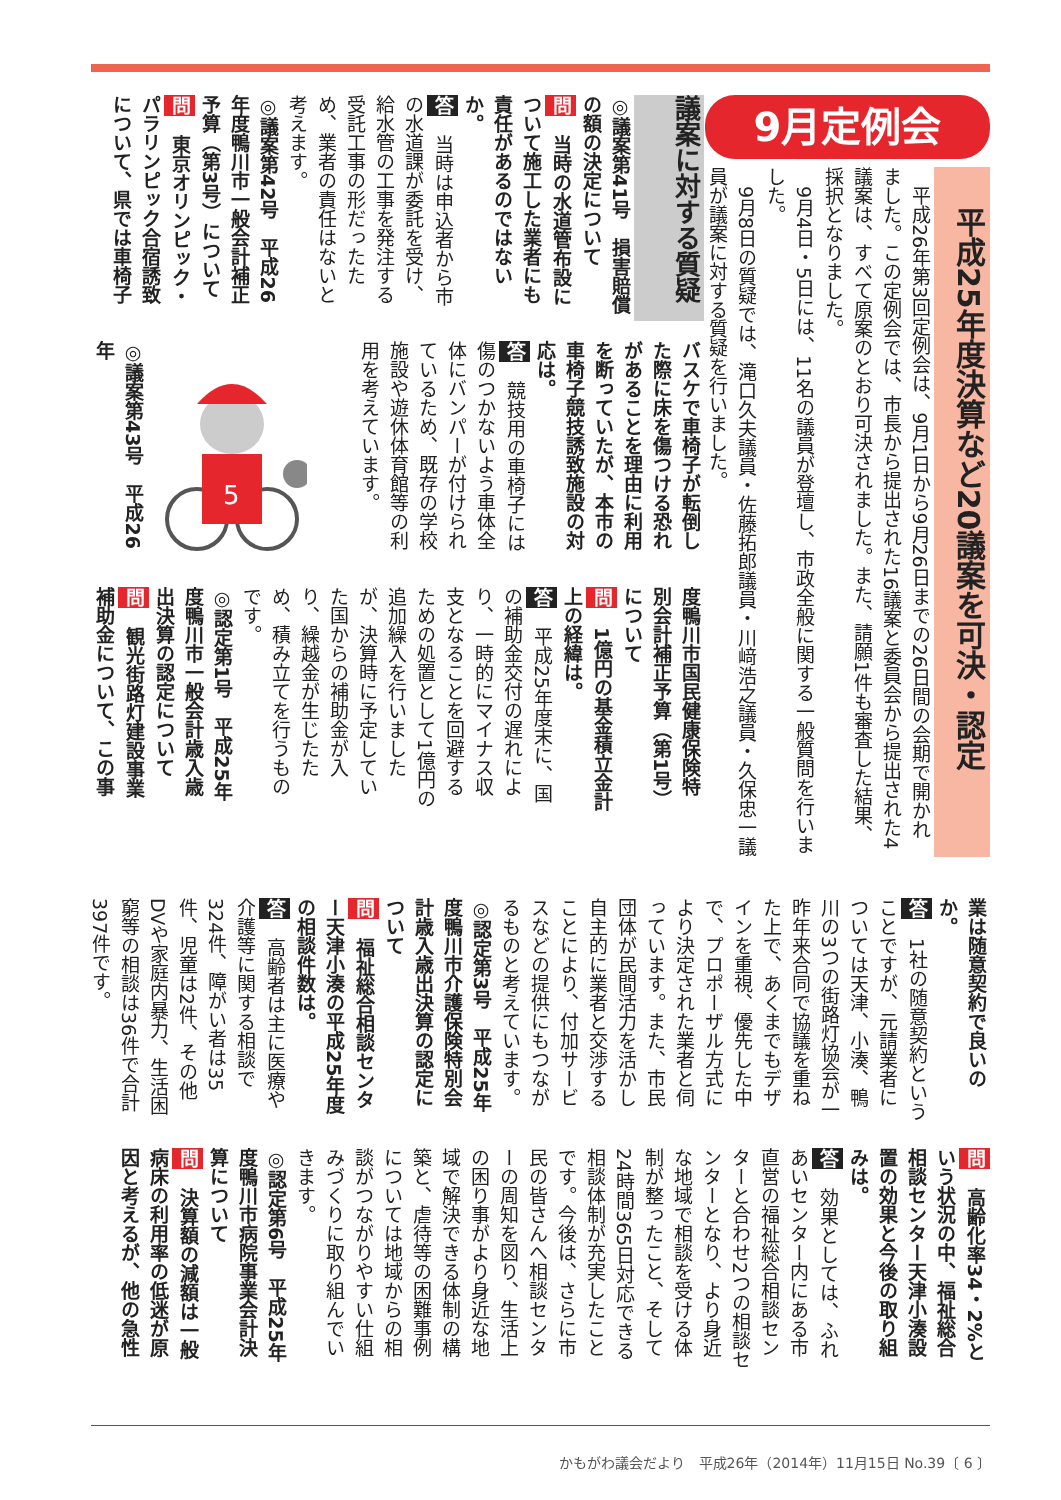9月定例会
平成25年度決算など20議案を可決・認定
　平成26年第3回定例会は、9月1日から9月26日までの26日間の会期で開かれました。この定例会では、市長から提出された16議案と委員会から提出された4議案は、すべて原案のとおり可決されました。また、請願1件も審査した結果、採択となりました。
　9月4日・5日には、11名の議員が登壇し、市政全般に関する一般質問を行いました。
　9月8日の質疑では、滝口久夫議員・佐藤拓郎議員・川﨑浩之議員・久保忠一議員が議案に対する質疑を行いました。
議案に対する質疑
◎議案第41号　損害賠償の額の決定について
問　当時の水道管布設について施工した業者にも責任があるのではないか。
答　当時は申込者から市の水道課が委託を受け、給水管の工事を発注する受託工事の形だったため、業者の責任はないと考えます。
◎議案第42号　平成26年度鴨川市一般会計補正予算（第3号）について
問　東京オリンピック・パラリンピック合宿誘致について、県では車椅子
バスケで車椅子が転倒した際に床を傷つける恐れがあることを理由に利用を断っていたが、本市の車椅子競技誘致施設の対応は。
答　競技用の車椅子には傷のつかないよう車体全体にバンパーが付けられているため、既存の学校施設や遊休体育館等の利用を考えています。
5
◎議案第43号　平成26年
度鴨川市国民健康保険特別会計補正予算（第1号）について
問　1億円の基金積立金計上の経緯は。
答　平成25年度末に、国の補助金交付の遅れにより、一時的にマイナス収支となることを回避するための処置として1億円の追加繰入を行いましたが、決算時に予定していた国からの補助金が入り、繰越金が生じたため、積み立てを行うものです。
◎認定第1号　平成25年度鴨川市一般会計歳入歳出決算の認定について
問　観光街路灯建設事業補助金について、この事
業は随意契約で良いのか。
答　1社の随意契約ということですが、元請業者については天津、小湊、鴨川の3つの街路灯協会が一昨年来合同で協議を重ねた上で、あくまでもデザインを重視、優先した中で、プロポーザル方式により決定された業者と伺っています。また、市民団体が民間活力を活かし自主的に業者と交渉することにより、付加サービスなどの提供にもつながるものと考えています。
◎認定第3号　平成25年度鴨川市介護保険特別会計歳入歳出決算の認定について
問　福祉総合相談センター天津小湊の平成25年度の相談件数は。
答　高齢者は主に医療や介護等に関する相談で324件、障がい者は35件、児童は2件、その他DVや家庭内暴力、生活困窮等の相談は36件で合計397件です。
問　高齢化率34・2%という状況の中、福祉総合相談センター天津小湊設置の効果と今後の取り組みは。
答　効果としては、ふれあいセンター内にある市直営の福祉総合相談センターと合わせ2つの相談センターとなり、より身近な地域で相談を受ける体制が整ったこと、そして24時間365日対応できる相談体制が充実したことです。今後は、さらに市民の皆さんへ相談センターの周知を図り、生活上の困り事がより身近な地域で解決できる体制の構築と、虐待等の困難事例については地域からの相談がつながりやすい仕組みづくりに取り組んでいきます。
◎認定第6号　平成25年度鴨川市病院事業会計決算について
問　決算額の減額は一般病床の利用率の低迷が原因と考えるが、他の急性
かもがわ議会だより　平成26年（2014年）11月15日 No.39〔 6 〕